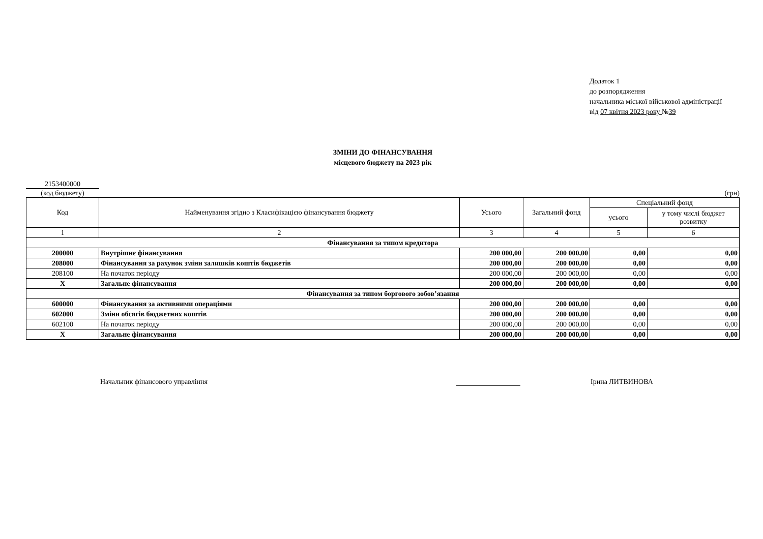Додаток 1
до розпорядження
начальника міської військової адміністрації
від 07 квітня 2023 року №39
ЗМІНИ ДО ФІНАНСУВАННЯ
місцевого бюджету на 2023 рік
2153400000
(код бюджету) (грн)
| Код | Найменування згідно з Класифікацією фінансування бюджету | Усього | Загальний фонд | Спеціальний фонд | |
| --- | --- | --- | --- | --- | --- |
| | | | | усього | у тому числі бюджет розвитку |
| 1 | 2 | 3 | 4 | 5 | 6 |
| Фінансування за типом кредитора | | | | | |
| 200000 | Внутрішнє фінансування | 200 000,00 | 200 000,00 | 0,00 | 0,00 |
| 208000 | Фінансування за рахунок зміни залишків коштів бюджетів | 200 000,00 | 200 000,00 | 0,00 | 0,00 |
| 208100 | На початок періоду | 200 000,00 | 200 000,00 | 0,00 | 0,00 |
| X | Загальне фінансування | 200 000,00 | 200 000,00 | 0,00 | 0,00 |
| Фінансування за типом боргового зобов’язання | | | | | |
| 600000 | Фінансування за активними операціями | 200 000,00 | 200 000,00 | 0,00 | 0,00 |
| 602000 | Зміни обсягів бюджетних коштів | 200 000,00 | 200 000,00 | 0,00 | 0,00 |
| 602100 | На початок періоду | 200 000,00 | 200 000,00 | 0,00 | 0,00 |
| X | Загальне фінансування | 200 000,00 | 200 000,00 | 0,00 | 0,00 |
Начальник фінансового управління Ірина ЛИТВИНОВА